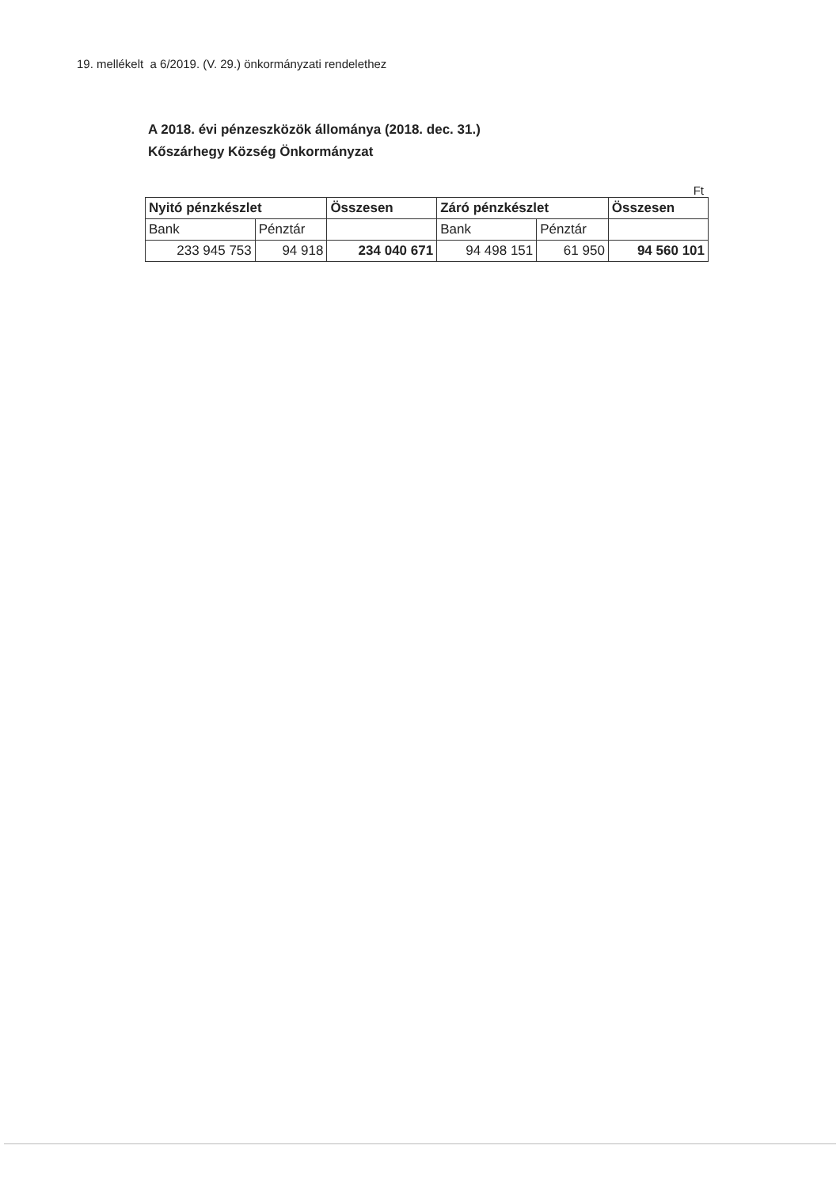19. mellékelt a 6/2019. (V. 29.) önkormányzati rendelethez
A 2018. évi pénzeszközök állománya (2018. dec. 31.)
Kőszárhegy Község Önkormányzat
Ft
| Nyitó pénzkészlet | | Összesen | Záró pénzkészlet | | Összesen |
| --- | --- | --- | --- | --- | --- |
| Bank | Pénztár | | Bank | Pénztár | |
| 233 945 753 | 94 918 | 234 040 671 | 94 498 151 | 61 950 | 94 560 101 |